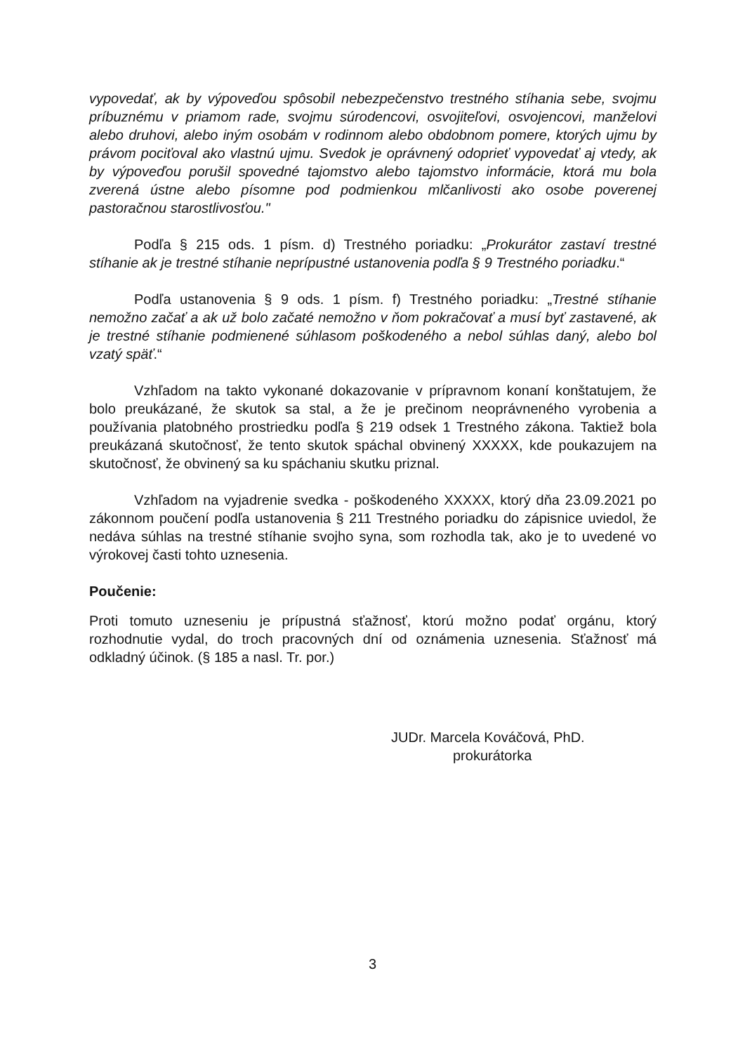vypovedať, ak by výpoveďou spôsobil nebezpečenstvo trestného stíhania sebe, svojmu príbuznému v priamom rade, svojmu súrodencovi, osvojiteľovi, osvojencovi, manželovi alebo druhovi, alebo iným osobám v rodinnom alebo obdobnom pomere, ktorých ujmu by právom pociťoval ako vlastnú ujmu. Svedok je oprávnený odoprieť vypovedať aj vtedy, ak by výpoveďou porušil spovedné tajomstvo alebo tajomstvo informácie, ktorá mu bola zverená ústne alebo písomne pod podmienkou mlčanlivosti ako osobe poverenej pastoračnou starostlivosťou."
Podľa § 215 ods. 1 písm. d) Trestného poriadku: „Prokurátor zastaví trestné stíhanie ak je trestné stíhanie neprípustné ustanovenia podľa § 9 Trestného poriadku.“
Podľa ustanovenia § 9 ods. 1 písm. f) Trestného poriadku: „Trestné stíhanie nemožno začať a ak už bolo začaté nemožno v ňom pokračovať a musí byť zastavené, ak je trestné stíhanie podmienené súhlasom poškodeného a nebol súhlas daný, alebo bol vzatý späť.“
Vzhľadom na takto vykonané dokazovanie v prípravnom konaní konštatujem, že bolo preukázané, že skutok sa stal, a že je prečinom neoprávneného vyrobenia a používania platobného prostriedku podľa § 219 odsek 1 Trestného zákona. Taktiež bola preukázaná skutočnosť, že tento skutok spáchal obvinený XXXXX, kde poukazujem na skutočnosť, že obvinený sa ku spáchaniu skutku priznal.
Vzhľadom na vyjadrenie svedka - poškodeného XXXXX, ktorý dňa 23.09.2021 po zákonnom poučení podľa ustanovenia § 211 Trestného poriadku do zápisnice uviedol, že nedáva súhlas na trestné stíhanie svojho syna, som rozhodla tak, ako je to uvedené vo výrokovej časti tohto uznesenia.
Poučenie:
Proti tomuto uzneseniu je prípustná sťažnosť, ktorú možno podať orgánu, ktorý rozhodnutie vydal, do troch pracovných dní od oznámenia uznesenia. Sťažnosť má odkladný účinok. (§ 185 a nasl. Tr. por.)
JUDr. Marcela Kováčová, PhD.
prokurátorka
3